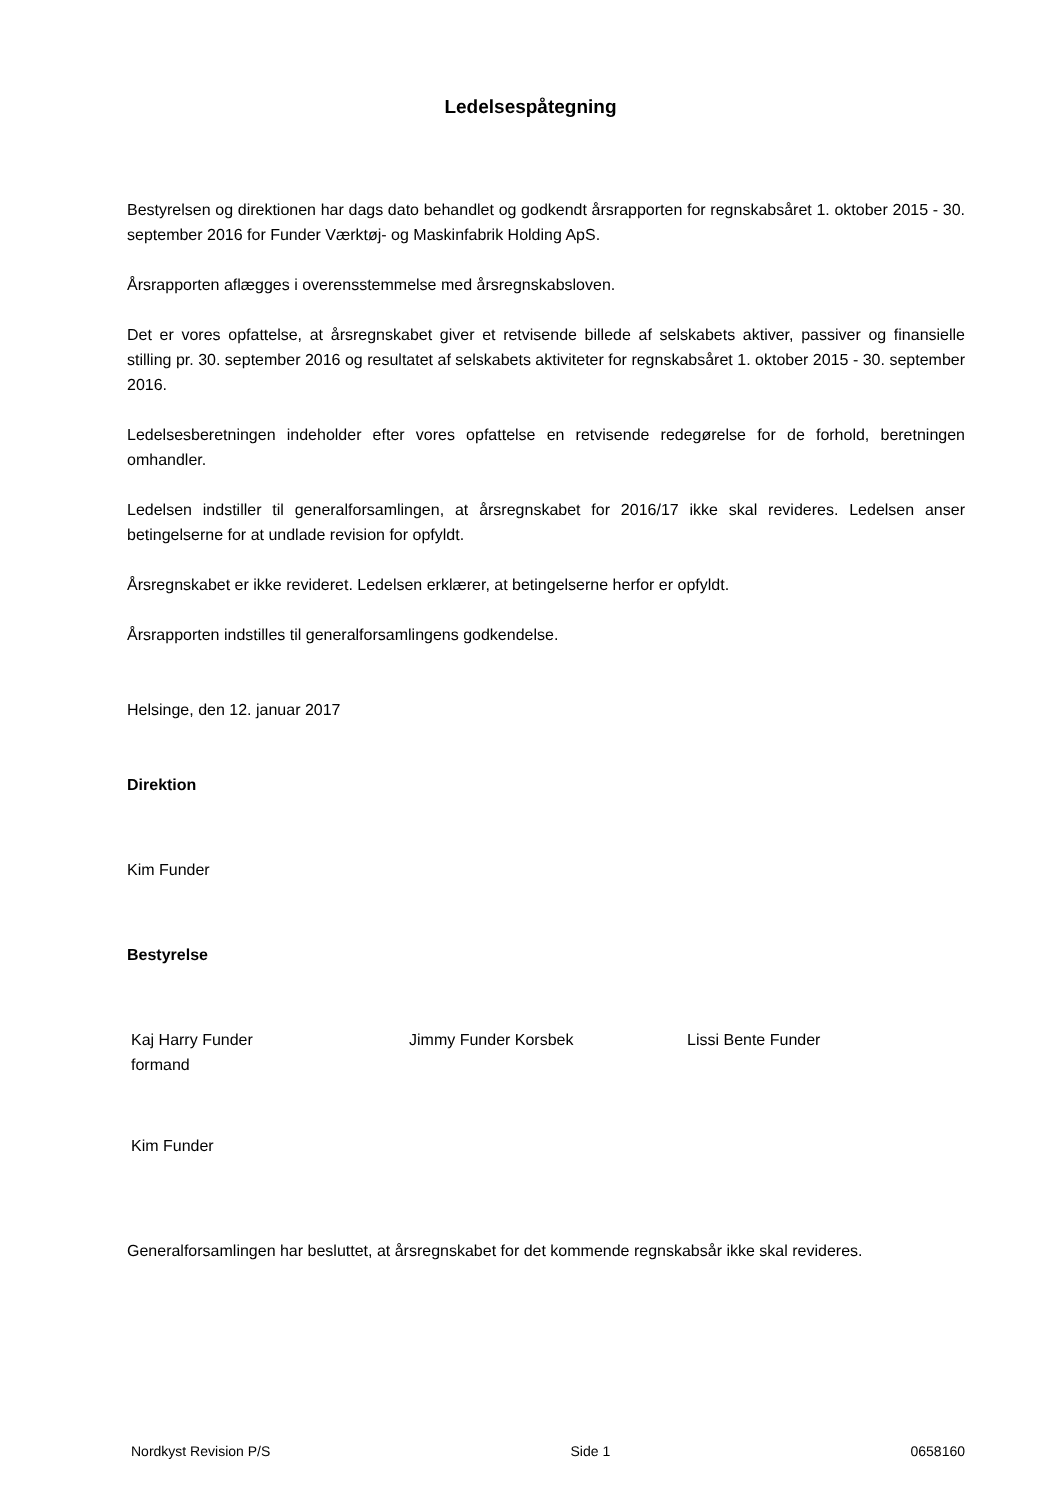Ledelsespåtegning
Bestyrelsen og direktionen har dags dato behandlet og godkendt årsrapporten for regnskabsåret 1. oktober 2015 - 30. september 2016 for Funder Værktøj- og Maskinfabrik Holding ApS.
Årsrapporten aflægges i overensstemmelse med årsregnskabsloven.
Det er vores opfattelse, at årsregnskabet giver et retvisende billede af selskabets aktiver, passiver og finansielle stilling pr. 30. september 2016 og resultatet af selskabets aktiviteter for regnskabsåret 1. oktober 2015 - 30. september 2016.
Ledelsesberetningen indeholder efter vores opfattelse en retvisende redegørelse for de forhold, beretningen omhandler.
Ledelsen indstiller til generalforsamlingen, at årsregnskabet for 2016/17 ikke skal revideres. Ledelsen anser betingelserne for at undlade revision for opfyldt.
Årsregnskabet er ikke revideret. Ledelsen erklærer, at betingelserne herfor er opfyldt.
Årsrapporten indstilles til generalforsamlingens godkendelse.
Helsinge, den 12. januar 2017
Direktion
Kim Funder
Bestyrelse
Kaj Harry Funder
formand
Jimmy Funder Korsbek Lissi Bente Funder
Kim Funder
Generalforsamlingen har besluttet, at årsregnskabet for det kommende regnskabsår ikke skal revideres.
Nordkyst Revision P/S Side 1 0658160